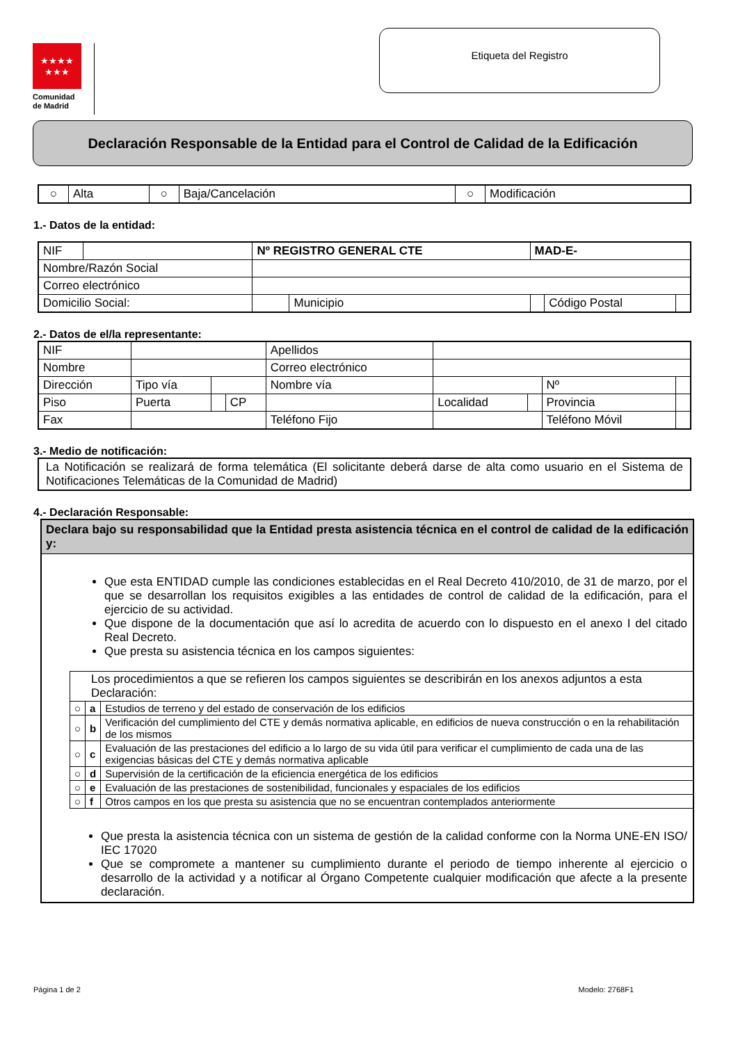★★★★
★★★
Comunidad
de Madrid
Etiqueta del Registro
Declaración Responsable de la Entidad para el Control de Calidad de la Edificación
| ○ | Alta | ○ | Baja/Cancelación | ○ | Modificación |
1.- Datos de la entidad:
| NIF | | Nº REGISTRO GENERAL CTE | | MAD-E- | | |
| Nombre/Razón Social | | | | | | |
| Correo electrónico | | | | | | |
| Domicilio Social: | | | Municipio | | Código Postal | |
2.- Datos de el/la representante:
| NIF | | | | Apellidos | | | | |
| Nombre | | | | Correo electrónico | | | | |
| Dirección | Tipo vía | | | Nombre vía | | | Nº | |
| Piso | Puerta | | CP | | Localidad | | Provincia | |
| Fax | | | | Teléfono Fijo | | | Teléfono Móvil | |
3.- Medio de notificación:
| La Notificación se realizará de forma telemática (El solicitante deberá darse de alta como usuario en el Sistema de Notificaciones Telemáticas de la Comunidad de Madrid) |
4.- Declaración Responsable:
| Declara bajo su responsabilidad que la Entidad presta asistencia técnica en el control de calidad de la edificación y: |
| Que esta ENTIDAD cumple las condiciones establecidas en el Real Decreto 410/2010, de 31 de marzo, por el que se desarrollan los requisitos exigibles a las entidades de control de calidad de la edificación, para el ejercicio de su actividad. Que dispone de la documentación que así lo acredita de acuerdo con lo dispuesto en el anexo I del citado Real Decreto. Que presta su asistencia técnica en los campos siguientes: / Los procedimientos a que se refieren los campos siguientes se describirán en los anexos adjuntos a esta Declaración: / / / / ○ / a / Estudios de terreno y del estado de conservación de los edificios / / ○ / b / Verificación del cumplimiento del CTE y demás normativa aplicable, en edificios de nueva construcción o en la rehabilitación de los mismos / / ○ / c / Evaluación de las prestaciones del edificio a lo largo de su vida útil para verificar el cumplimiento de cada una de las exigencias básicas del CTE y demás normativa aplicable / / ○ / d / Supervisión de la certificación de la eficiencia energética de los edificios / / ○ / e / Evaluación de las prestaciones de sostenibilidad, funcionales y espaciales de los edificios / / ○ / f / Otros campos en los que presta su asistencia que no se encuentran contemplados anteriormente / Que presta la asistencia técnica con un sistema de gestión de la calidad conforme con la Norma UNE-EN ISO/ IEC 17020 Que se compromete a mantener su cumplimiento durante el periodo de tiempo inherente al ejercicio o desarrollo de la actividad y a notificar al Órgano Competente cualquier modificación que afecte a la presente declaración. |
Página 1 de 2 Modelo: 2768F1